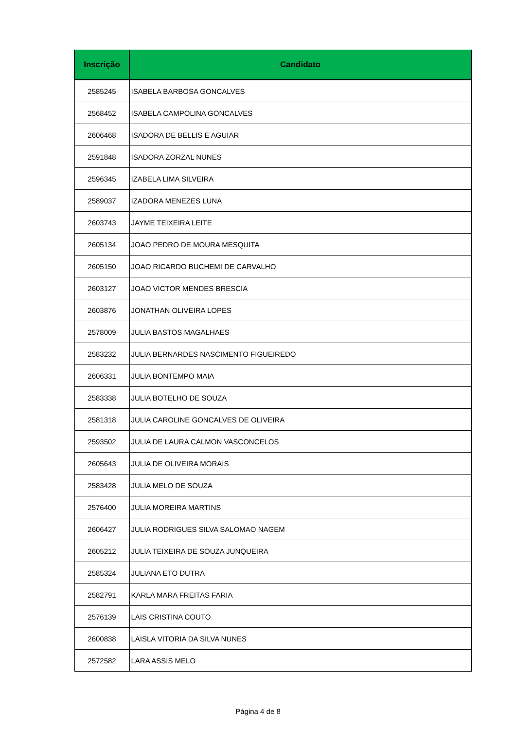| Inscrição | Candidato |
| --- | --- |
| 2585245 | ISABELA BARBOSA GONCALVES |
| 2568452 | ISABELA CAMPOLINA GONCALVES |
| 2606468 | ISADORA DE BELLIS E AGUIAR |
| 2591848 | ISADORA ZORZAL NUNES |
| 2596345 | IZABELA LIMA SILVEIRA |
| 2589037 | IZADORA MENEZES LUNA |
| 2603743 | JAYME TEIXEIRA LEITE |
| 2605134 | JOAO PEDRO DE MOURA MESQUITA |
| 2605150 | JOAO RICARDO BUCHEMI DE CARVALHO |
| 2603127 | JOAO VICTOR MENDES BRESCIA |
| 2603876 | JONATHAN OLIVEIRA LOPES |
| 2578009 | JULIA BASTOS MAGALHAES |
| 2583232 | JULIA BERNARDES NASCIMENTO FIGUEIREDO |
| 2606331 | JULIA BONTEMPO MAIA |
| 2583338 | JULIA BOTELHO DE SOUZA |
| 2581318 | JULIA CAROLINE GONCALVES DE OLIVEIRA |
| 2593502 | JULIA DE LAURA CALMON VASCONCELOS |
| 2605643 | JULIA DE OLIVEIRA MORAIS |
| 2583428 | JULIA MELO DE SOUZA |
| 2576400 | JULIA MOREIRA MARTINS |
| 2606427 | JULIA RODRIGUES SILVA SALOMAO NAGEM |
| 2605212 | JULIA TEIXEIRA DE SOUZA JUNQUEIRA |
| 2585324 | JULIANA ETO DUTRA |
| 2582791 | KARLA MARA FREITAS FARIA |
| 2576139 | LAIS CRISTINA COUTO |
| 2600838 | LAISLA VITORIA DA SILVA NUNES |
| 2572582 | LARA ASSIS MELO |
Página 4 de 8